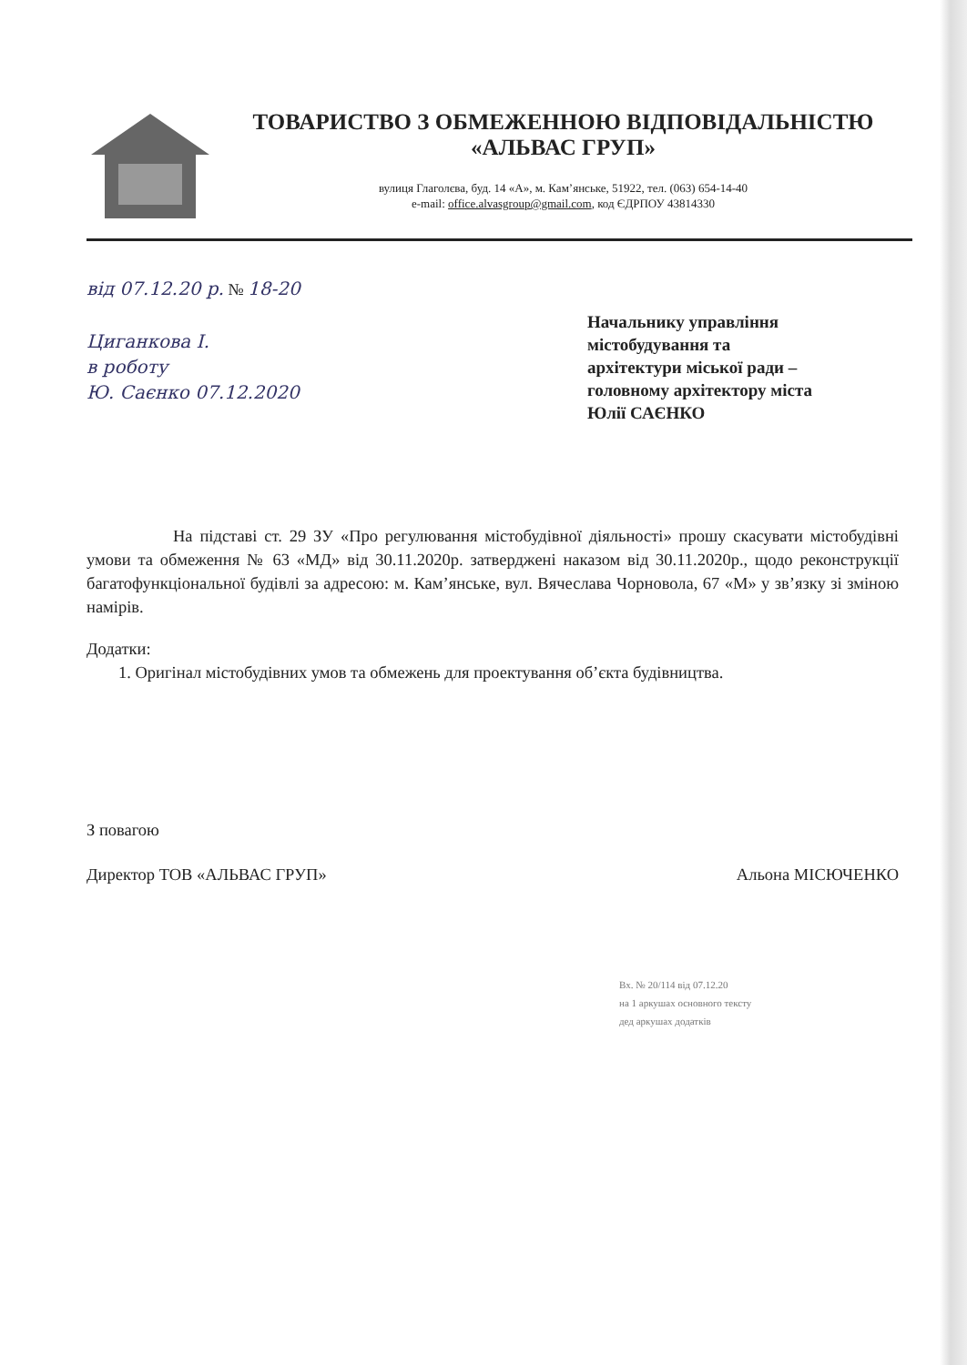ТОВАРИСТВО З ОБМЕЖЕННОЮ ВІДПОВІДАЛЬНІСТЮ
«АЛЬВАС ГРУП»
вулиця Глаголєва, буд. 14 «А», м. Кам’янське, 51922, тел. (063) 654-14-40
e-mail: office.alvasgroup@gmail.com, код ЄДРПОУ 43814330
від 07.12.20 р. № 18-20
Циганкова І.
в роботу
Ю. Саєнко 07.12.2020
Начальнику управління
містобудування та
архітектури міської ради –
головному архітектору міста
Юлії САЄНКО
На підставі ст. 29 ЗУ «Про регулювання містобудівної діяльності» прошу скасувати містобудівні умови та обмеження № 63 «МД» від 30.11.2020р. затверджені наказом від 30.11.2020р., щодо реконструкції багатофункціональної будівлі за адресою: м. Кам’янське, вул. Вячеслава Чорновола, 67 «М» у зв’язку зі зміною намірів.
Додатки:
1. Оригінал містобудівних умов та обмежень для проектування об’єкта будівництва.
З повагою
Директор ТОВ «АЛЬВАС ГРУП» Альона МІСЮЧЕНКО
Вх. № 20/114 від 07.12.20
на 1 аркушах основного тексту
дед аркушах додатків